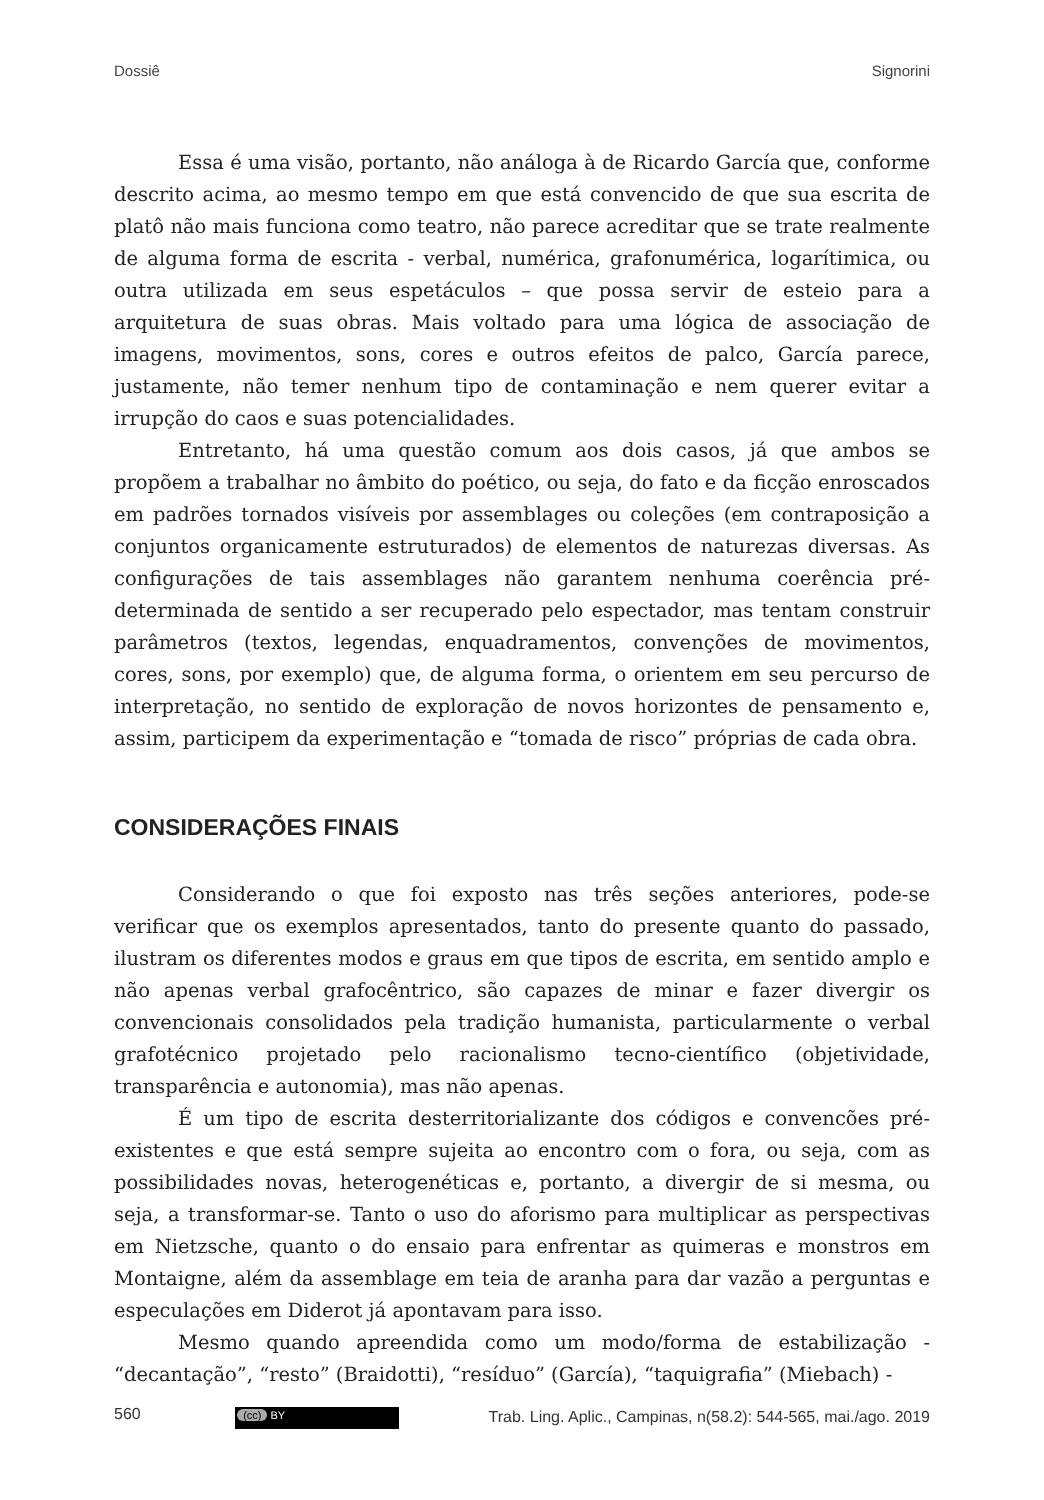Dossiê Signorini
Essa é uma visão, portanto, não análoga à de Ricardo García que, conforme descrito acima, ao mesmo tempo em que está convencido de que sua escrita de platô não mais funciona como teatro, não parece acreditar que se trate realmente de alguma forma de escrita - verbal, numérica, grafonumérica, logarítimica, ou outra utilizada em seus espetáculos – que possa servir de esteio para a arquitetura de suas obras. Mais voltado para uma lógica de associação de imagens, movimentos, sons, cores e outros efeitos de palco, García parece, justamente, não temer nenhum tipo de contaminação e nem querer evitar a irrupção do caos e suas potencialidades.
Entretanto, há uma questão comum aos dois casos, já que ambos se propõem a trabalhar no âmbito do poético, ou seja, do fato e da ficção enroscados em padrões tornados visíveis por assemblages ou coleções (em contraposição a conjuntos organicamente estruturados) de elementos de naturezas diversas. As configurações de tais assemblages não garantem nenhuma coerência pré-determinada de sentido a ser recuperado pelo espectador, mas tentam construir parâmetros (textos, legendas, enquadramentos, convenções de movimentos, cores, sons, por exemplo) que, de alguma forma, o orientem em seu percurso de interpretação, no sentido de exploração de novos horizontes de pensamento e, assim, participem da experimentação e “tomada de risco” próprias de cada obra.
CONSIDERAÇÕES FINAIS
Considerando o que foi exposto nas três seções anteriores, pode-se verificar que os exemplos apresentados, tanto do presente quanto do passado, ilustram os diferentes modos e graus em que tipos de escrita, em sentido amplo e não apenas verbal grafocêntrico, são capazes de minar e fazer divergir os convencionais consolidados pela tradição humanista, particularmente o verbal grafotécnico projetado pelo racionalismo tecno-científico (objetividade, transparência e autonomia), mas não apenas.
É um tipo de escrita desterritorializante dos códigos e convencões pré-existentes e que está sempre sujeita ao encontro com o fora, ou seja, com as possibilidades novas, heterogenéticas e, portanto, a divergir de si mesma, ou seja, a transformar-se. Tanto o uso do aforismo para multiplicar as perspectivas em Nietzsche, quanto o do ensaio para enfrentar as quimeras e monstros em Montaigne, além da assemblage em teia de aranha para dar vazão a perguntas e especulações em Diderot já apontavam para isso.
Mesmo quando apreendida como um modo/forma de estabilização - “decantação”, “resto” (Braidotti), “resíduo” (García), “taquigrafia” (Miebach) -
560 (cc) BY Trab. Ling. Aplic., Campinas, n(58.2): 544-565, mai./ago. 2019